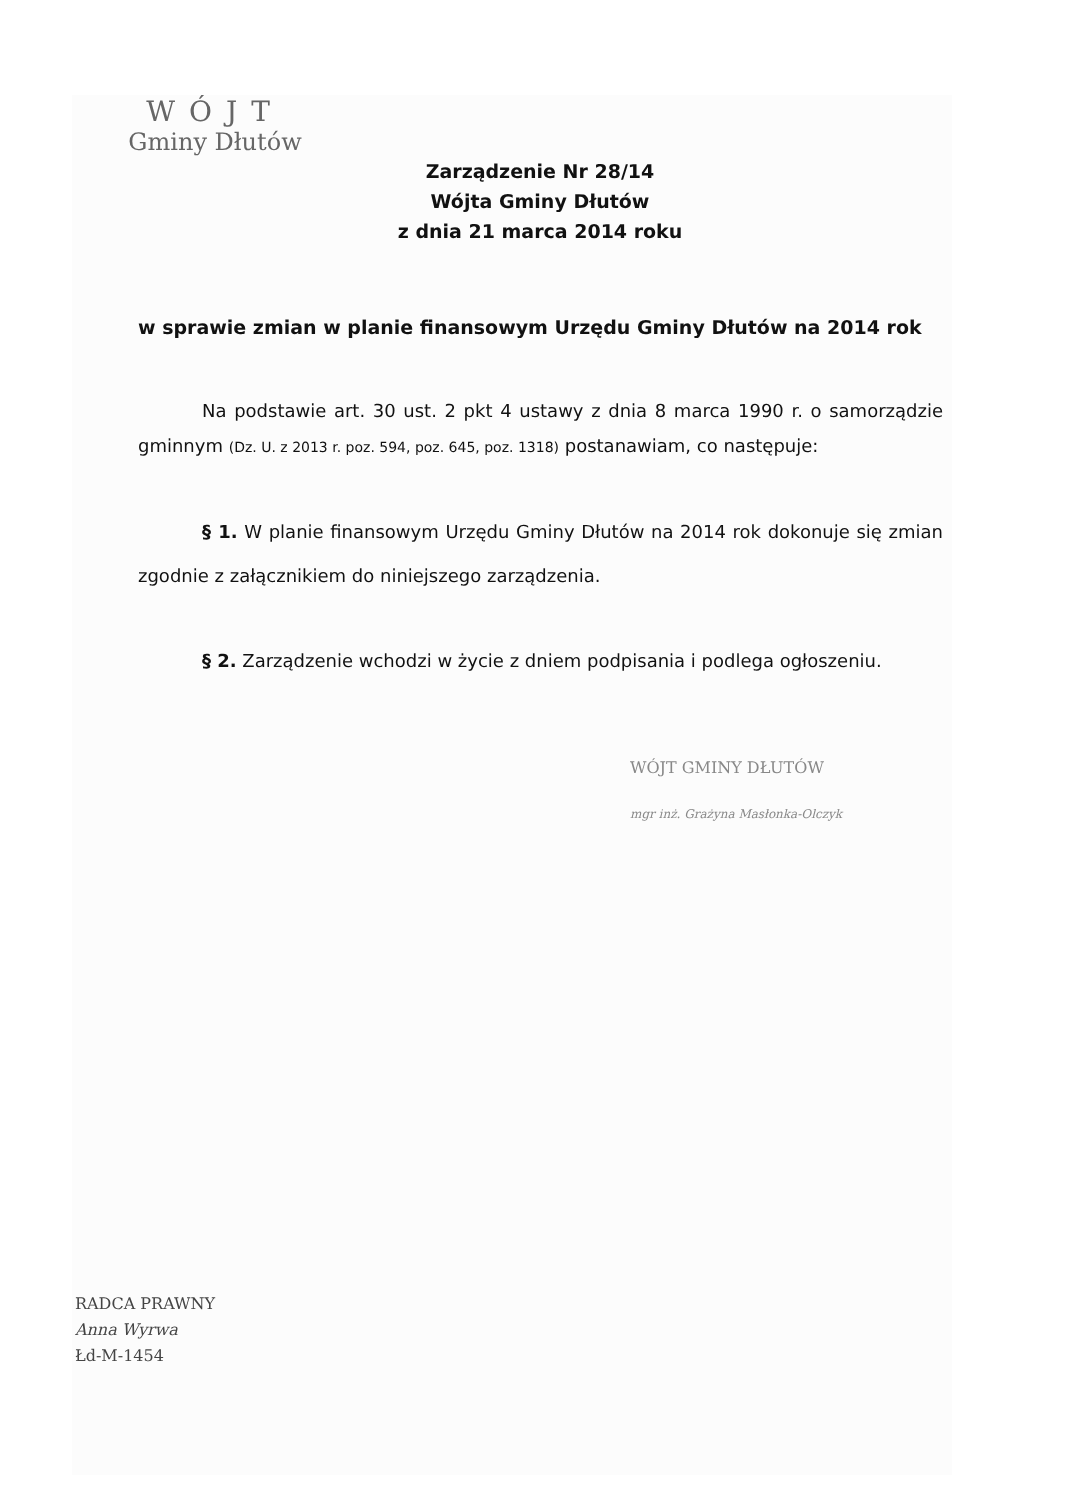WÓJT
Gminy Dłutów
Zarządzenie Nr 28/14
Wójta Gminy Dłutów
z dnia 21 marca 2014 roku
w sprawie zmian w planie finansowym Urzędu Gminy Dłutów na 2014 rok
Na podstawie art. 30 ust. 2 pkt 4 ustawy z dnia 8 marca 1990 r. o samorządzie gminnym (Dz. U. z 2013 r. poz. 594, poz. 645, poz. 1318) postanawiam, co następuje:
§ 1. W planie finansowym Urzędu Gminy Dłutów na 2014 rok dokonuje się zmian zgodnie z załącznikiem do niniejszego zarządzenia.
§ 2. Zarządzenie wchodzi w życie z dniem podpisania i podlega ogłoszeniu.
WÓJT GMINY DŁUTÓW
mgr inż. Grażyna Masłonka-Olczyk
RADCA PRAWNY
Anna Wyrwa
Łd-M-1454